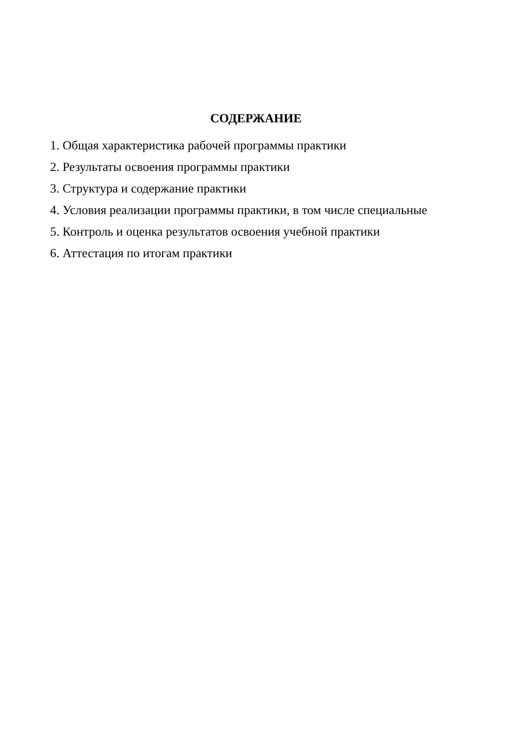СОДЕРЖАНИЕ
1. Общая характеристика рабочей программы практики
2. Результаты освоения программы практики
3. Структура и содержание практики
4. Условия реализации программы практики, в том числе специальные
5. Контроль и оценка результатов освоения учебной практики
6. Аттестация по итогам практики